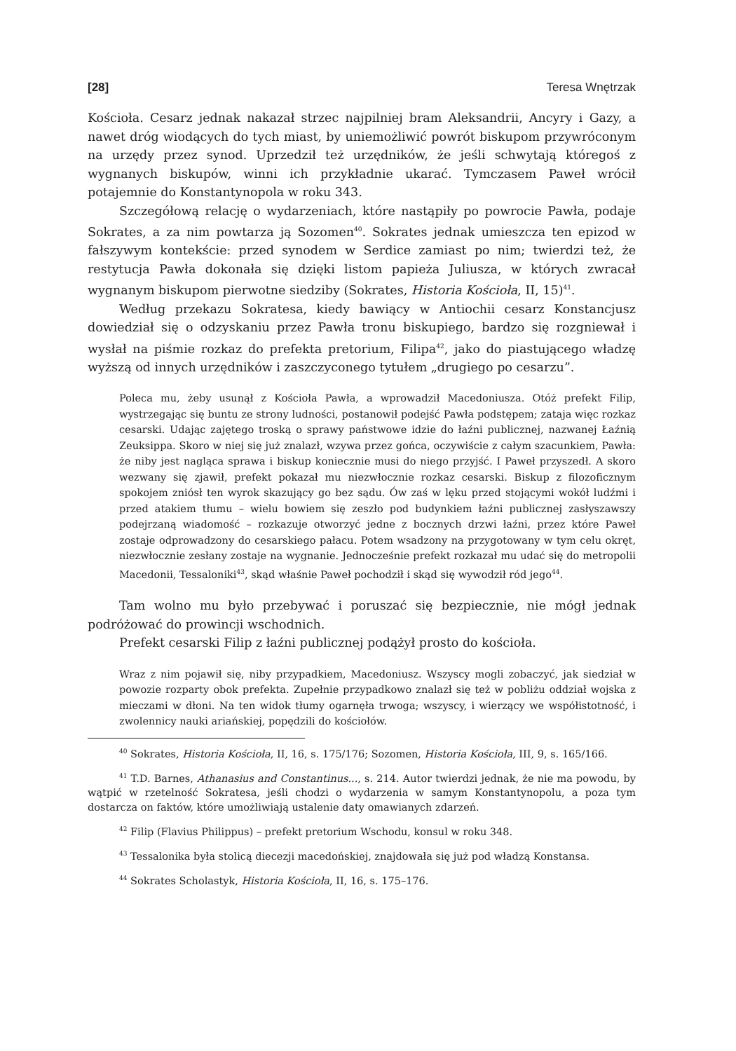[28] Teresa Wnętrzak
Kościoła. Cesarz jednak nakazał strzec najpilniej bram Aleksandrii, Ancyry i Gazy, a nawet dróg wiodących do tych miast, by uniemożliwić powrót biskupom przywróconym na urzędy przez synod. Uprzedził też urzędników, że jeśli schwytają któregoś z wygnanych biskupów, winni ich przykładnie ukarać. Tymczasem Paweł wrócił potajemnie do Konstantynopola w roku 343.
Szczegółową relację o wydarzeniach, które nastąpiły po powrocie Pawła, podaje Sokrates, a za nim powtarza ją Sozomen<sup>40</sup>. Sokrates jednak umieszcza ten epizod w fałszywym kontekście: przed synodem w Serdice zamiast po nim; twierdzi też, że restytucja Pawła dokonała się dzięki listom papieża Juliusza, w których zwracał wygnanym biskupom pierwotne siedziby (Sokrates, Historia Kościoła, II, 15)<sup>41</sup>.
Według przekazu Sokratesa, kiedy bawiący w Antiochii cesarz Konstancjusz dowiedział się o odzyskaniu przez Pawła tronu biskupiego, bardzo się rozgniewał i wysłał na piśmie rozkaz do prefekta pretorium, Filipa<sup>42</sup>, jako do piastującego władzę wyższą od innych urzędników i zaszczyconego tytułem „drugiego po cesarzu”.
Poleca mu, żeby usunął z Kościoła Pawła, a wprowadził Macedoniusza. Otóż prefekt Filip, wystrzegając się buntu ze strony ludności, postanowił podejść Pawła podstępem; zataja więc rozkaz cesarski. Udając zajętego troską o sprawy państwowe idzie do łaźni publicznej, nazwanej Łaźnią Zeuksippa. Skoro w niej się już znalazł, wzywa przez gońca, oczywiście z całym szacunkiem, Pawła: że niby jest nagląca sprawa i biskup koniecznie musi do niego przyjść. I Paweł przyszedł. A skoro wezwany się zjawił, prefekt pokazał mu niezwłocznie rozkaz cesarski. Biskup z filozoficznym spokojem zniósł ten wyrok skazujący go bez sądu. Ów zaś w lęku przed stojącymi wokół ludźmi i przed atakiem tłumu – wielu bowiem się zeszło pod budynkiem łaźni publicznej zasłyszawszy podejrzaną wiadomość – rozkazuje otworzyć jedne z bocznych drzwi łaźni, przez które Paweł zostaje odprowadzony do cesarskiego pałacu. Potem wsadzony na przygotowany w tym celu okręt, niezwłocznie zesłany zostaje na wygnanie. Jednocześnie prefekt rozkazał mu udać się do metropolii Macedonii, Tessaloniki<sup>43</sup>, skąd właśnie Paweł pochodził i skąd się wywodził ród jego<sup>44</sup>.
Tam wolno mu było przebywać i poruszać się bezpiecznie, nie mógł jednak podróżować do prowincji wschodnich.
Prefekt cesarski Filip z łaźni publicznej podążył prosto do kościoła.
Wraz z nim pojawił się, niby przypadkiem, Macedoniusz. Wszyscy mogli zobaczyć, jak siedział w powozie rozparty obok prefekta. Zupełnie przypadkowo znalazł się też w pobliżu oddział wojska z mieczami w dłoni. Na ten widok tłumy ogarnęła trwoga; wszyscy, i wierzący we współistotność, i zwolennicy nauki ariańskiej, popędzili do kościołów.
<sup>40</sup> Sokrates, Historia Kościoła, II, 16, s. 175/176; Sozomen, Historia Kościoła, III, 9, s. 165/166.
<sup>41</sup> T.D. Barnes, Athanasius and Constantinus..., s. 214. Autor twierdzi jednak, że nie ma powodu, by wątpić w rzetelność Sokratesa, jeśli chodzi o wydarzenia w samym Konstantynopolu, a poza tym dostarcza on faktów, które umożliwiają ustalenie daty omawianych zdarzeń.
<sup>42</sup> Filip (Flavius Philippus) – prefekt pretorium Wschodu, konsul w roku 348.
<sup>43</sup> Tessalonika była stolicą diecezji macedońskiej, znajdowała się już pod władzą Konstansa.
<sup>44</sup> Sokrates Scholastyk, Historia Kościoła, II, 16, s. 175–176.